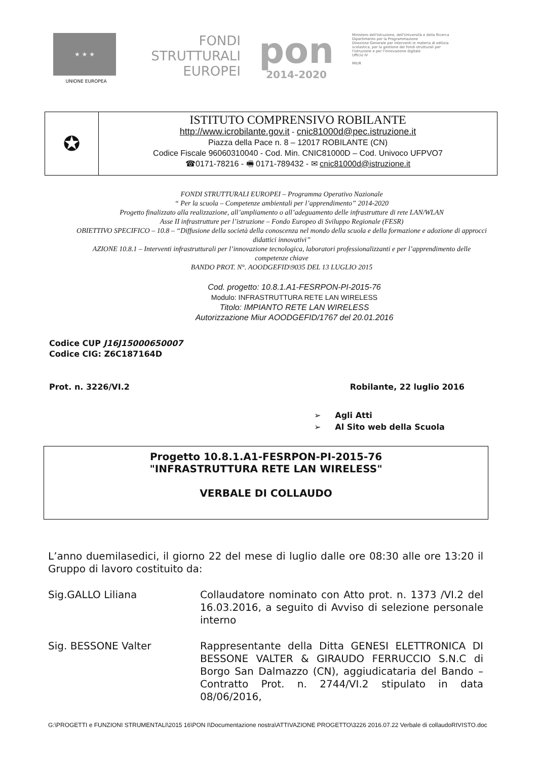★ ★ ★
UNIONE EUROPEA
FONDI
STRUTTURALI
EUROPEI
pon
2014-2020
Ministero dell'Istruzione, dell'Università e della Ricerca
Dipartimento per la Programmazione
Direzione Generale per interventi in materia di edilizia scolastica, per la gestione dei fondi strutturali per l'istruzione e per l'innovazione digitale
Ufficio IV
MIUR
✪
ISTITUTO COMPRENSIVO ROBILANTE
http://www.icrobilante.gov.it - cnic81000d@pec.istruzione.it
Piazza della Pace n. 8 – 12017 ROBILANTE (CN)
Codice Fiscale 96060310040 - Cod. Min. CNIC81000D – Cod. Univoco UFPVO7
☎0171-78216 - 🖷 0171-789432 - ✉ cnic81000d@istruzione.it
FONDI STRUTTURALI EUROPEI – Programma Operativo Nazionale
“ Per la scuola – Competenze ambientali per l’apprendimento” 2014-2020
Progetto finalizzato alla realizzazione, all’ampliamento o all’adeguamento delle infrastrutture di rete LAN/WLAN
Asse II infrastrutture per l’istruzione – Fondo Europeo di Sviluppo Regionale (FESR)
OBIETTIVO SPECIFICO – 10.8 – “Diffusione della società della conoscenza nel mondo della scuola e della formazione e adozione di approcci didattici innovativi”
AZIONE 10.8.1 – Interventi infrastrutturali per l’innovazione tecnologica, laboratori professionalizzanti e per l’apprendimento delle competenze chiave
BANDO PROT. N°. AOODGEFID\9035 DEL 13 LUGLIO 2015
Cod. progetto: 10.8.1.A1-FESRPON-PI-2015-76
Modulo: INFRASTRUTTURA RETE LAN WIRELESS
Titolo: IMPIANTO RETE LAN WIRELESS
Autorizzazione Miur AOODGEFID/1767 del 20.01.2016
Codice CUP J16J15000650007
Codice CIG: Z6C187164D
Prot. n. 3226/VI.2 Robilante, 22 luglio 2016
➢ Agli Atti
➢ Al Sito web della Scuola
Progetto 10.8.1.A1-FESRPON-PI-2015-76
"INFRASTRUTTURA RETE LAN WIRELESS"
VERBALE DI COLLAUDO
L’anno duemilasedici, il giorno 22 del mese di luglio dalle ore 08:30 alle ore 13:20 il Gruppo di lavoro costituito da:
Sig.GALLO Liliana Collaudatore nominato con Atto prot. n. 1373 /VI.2 del 16.03.2016, a seguito di Avviso di selezione personale interno
Sig. BESSONE Valter Rappresentante della Ditta GENESI ELETTRONICA DI BESSONE VALTER & GIRAUDO FERRUCCIO S.N.C di Borgo San Dalmazzo (CN), aggiudicataria del Bando – Contratto Prot. n. 2744/VI.2 stipulato in data 08/06/2016,
G:\PROGETTI e FUNZIONI STRUMENTALI\2015 16\PON I\Documentazione nostra\ATTIVAZIONE PROGETTO\3226 2016.07.22 Verbale di collaudoRIVISTO.doc